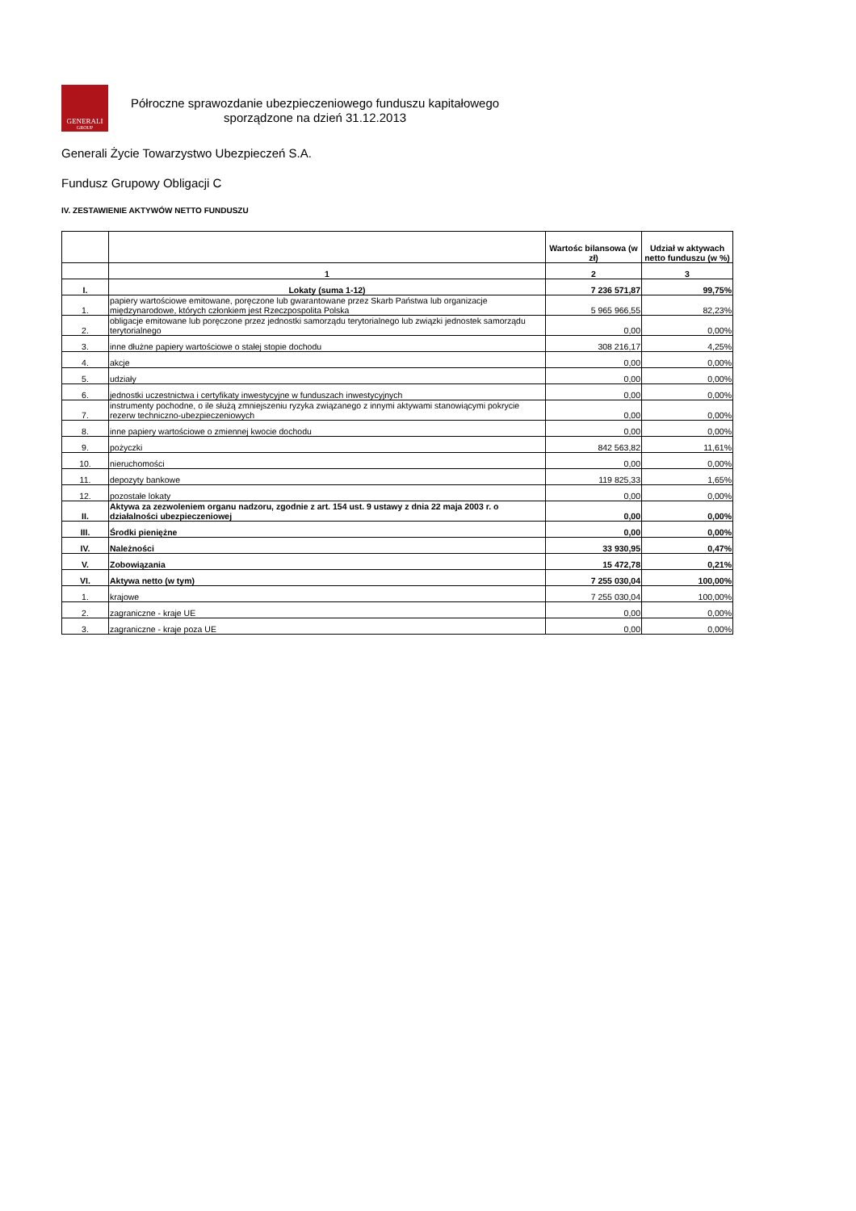GENERALI
GROUP
Półroczne sprawozdanie ubezpieczeniowego funduszu kapitałowego
sporządzone na dzień 31.12.2013
Generali Życie Towarzystwo Ubezpieczeń S.A.
Fundusz Grupowy Obligacji C
IV. ZESTAWIENIE AKTYWÓW NETTO FUNDUSZU
| | | Wartośc bilansowa (w zł) | Udział w aktywach netto funduszu (w %) |
| --- | --- | --- | --- |
| | 1 | 2 | 3 |
| I. | Lokaty (suma 1-12) | 7 236 571,87 | 99,75% |
| 1. | papiery wartościowe emitowane, poręczone lub gwarantowane przez Skarb Państwa lub organizacje międzynarodowe, których członkiem jest Rzeczpospolita Polska | 5 965 966,55 | 82,23% |
| 2. | obligacje emitowane lub poręczone przez jednostki samorządu terytorialnego lub związki jednostek samorządu terytorialnego | 0,00 | 0,00% |
| 3. | inne dłużne papiery wartościowe o stałej stopie dochodu | 308 216,17 | 4,25% |
| 4. | akcje | 0,00 | 0,00% |
| 5. | udziały | 0,00 | 0,00% |
| 6. | jednostki uczestnictwa i certyfikaty inwestycyjne w funduszach inwestycyjnych | 0,00 | 0,00% |
| 7. | instrumenty pochodne, o ile służą zmniejszeniu ryzyka związanego z innymi aktywami stanowiącymi pokrycie rezerw techniczno-ubezpieczeniowych | 0,00 | 0,00% |
| 8. | inne papiery wartościowe o zmiennej kwocie dochodu | 0,00 | 0,00% |
| 9. | pożyczki | 842 563,82 | 11,61% |
| 10. | nieruchomości | 0,00 | 0,00% |
| 11. | depozyty bankowe | 119 825,33 | 1,65% |
| 12. | pozostałe lokaty | 0,00 | 0,00% |
| II. | Aktywa za zezwoleniem organu nadzoru, zgodnie z art. 154 ust. 9 ustawy z dnia 22 maja 2003 r. o działalności ubezpieczeniowej | 0,00 | 0,00% |
| III. | Środki pieniężne | 0,00 | 0,00% |
| IV. | Należności | 33 930,95 | 0,47% |
| V. | Zobowiązania | 15 472,78 | 0,21% |
| VI. | Aktywa netto (w tym) | 7 255 030,04 | 100,00% |
| 1. | krajowe | 7 255 030,04 | 100,00% |
| 2. | zagraniczne - kraje UE | 0,00 | 0,00% |
| 3. | zagraniczne - kraje poza UE | 0,00 | 0,00% |